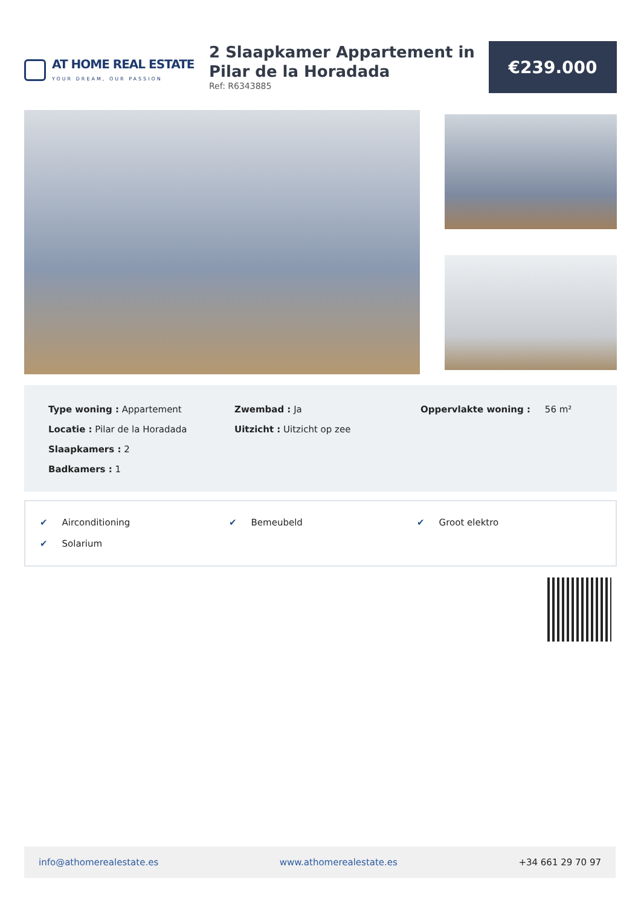AT HOME REAL ESTATE
YOUR DREAM, OUR PASSION
2 Slaapkamer Appartement in Pilar de la Horadada
Ref: R6343885
€239.000
Type woning : Appartement
Locatie : Pilar de la Horadada
Slaapkamers : 2
Badkamers : 1
Zwembad : Ja
Uitzicht : Uitzicht op zee
Oppervlakte woning : 56 m²
✔ Airconditioning
✔ Bemeubeld
✔ Groot elektro
✔ Solarium
info@athomerealestate.es www.athomerealestate.es +34 661 29 70 97